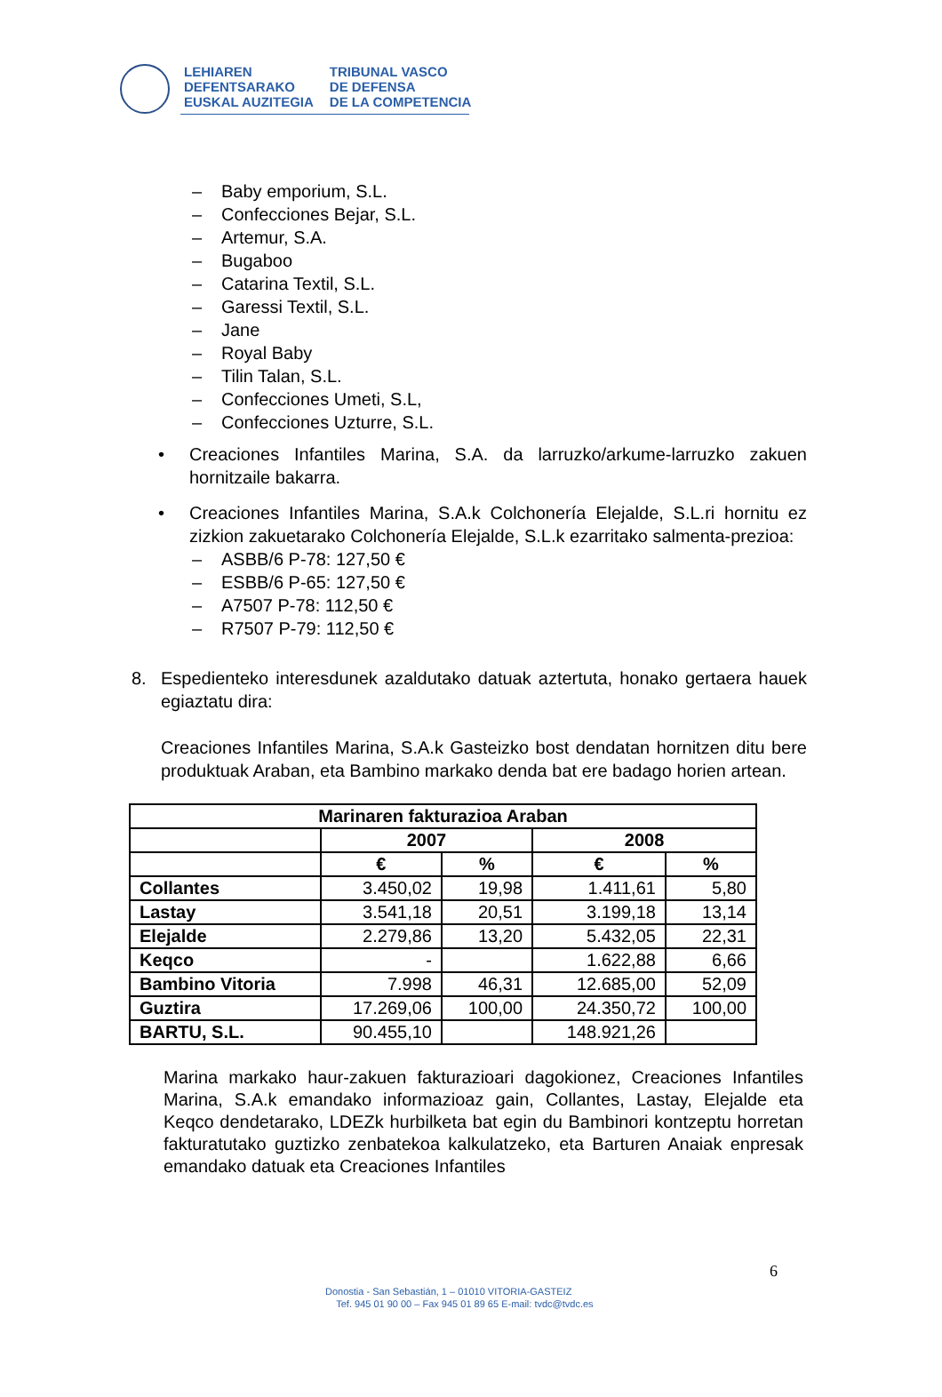LEHIAREN
DEFENTSARAKO
EUSKAL AUZITEGIA
TRIBUNAL VASCO
DE DEFENSA
DE LA COMPETENCIA
– Baby emporium, S.L.
– Confecciones Bejar, S.L.
– Artemur, S.A.
– Bugaboo
– Catarina Textil, S.L.
– Garessi Textil, S.L.
– Jane
– Royal Baby
– Tilin Talan, S.L.
– Confecciones Umeti, S.L,
– Confecciones Uzturre, S.L.
• Creaciones Infantiles Marina, S.A. da larruzko/arkume-larruzko zakuen hornitzaile bakarra.
• Creaciones Infantiles Marina, S.A.k Colchonería Elejalde, S.L.ri hornitu ez zizkion zakuetarako Colchonería Elejalde, S.L.k ezarritako salmenta-prezioa:
– ASBB/6 P-78: 127,50 €
– ESBB/6 P-65: 127,50 €
– A7507 P-78: 112,50 €
– R7507 P-79: 112,50 €
8. Espedienteko interesdunek azaldutako datuak aztertuta, honako gertaera hauek egiaztatu dira:
Creaciones Infantiles Marina, S.A.k Gasteizko bost dendatan hornitzen ditu bere produktuak Araban, eta Bambino markako denda bat ere badago horien artean.
| Marinaren fakturazioa Araban | | | | |
| --- | --- | --- | --- | --- |
| | 2007 | | 2008 | |
| | € | % | € | % |
| Collantes | 3.450,02 | 19,98 | 1.411,61 | 5,80 |
| Lastay | 3.541,18 | 20,51 | 3.199,18 | 13,14 |
| Elejalde | 2.279,86 | 13,20 | 5.432,05 | 22,31 |
| Keqco | - | | 1.622,88 | 6,66 |
| Bambino Vitoria | 7.998 | 46,31 | 12.685,00 | 52,09 |
| Guztira | 17.269,06 | 100,00 | 24.350,72 | 100,00 |
| BARTU, S.L. | 90.455,10 | | 148.921,26 | |
Marina markako haur-zakuen fakturazioari dagokionez, Creaciones Infantiles Marina, S.A.k emandako informazioaz gain, Collantes, Lastay, Elejalde eta Keqco dendetarako, LDEZk hurbilketa bat egin du Bambinori kontzeptu horretan fakturatutako guztizko zenbatekoa kalkulatzeko, eta Barturen Anaiak enpresak emandako datuak eta Creaciones Infantiles
6
Donostia - San Sebastián, 1 – 01010 VITORIA-GASTEIZ
Tef. 945 01 90 00 – Fax 945 01 89 65 E-mail: tvdc@tvdc.es